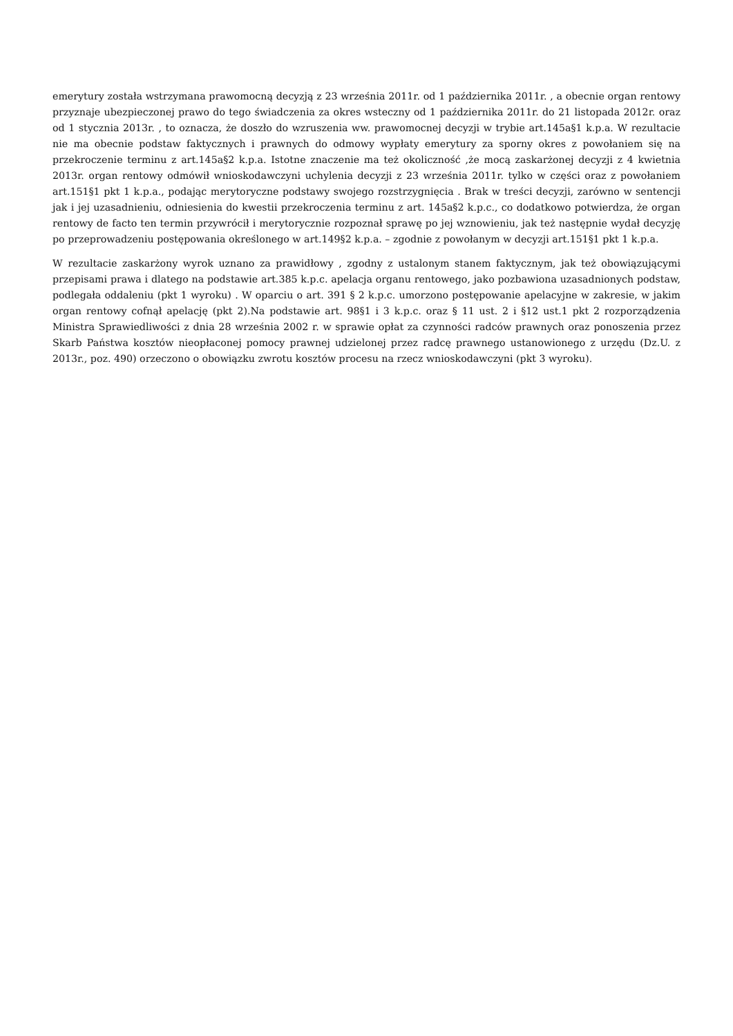emerytury została wstrzymana prawomocną decyzją z 23 września 2011r. od 1 października 2011r. , a obecnie organ rentowy przyznaje ubezpieczonej prawo do tego świadczenia za okres wsteczny od 1 października 2011r. do 21 listopada 2012r. oraz od 1 stycznia 2013r. , to oznacza, że doszło do wzruszenia ww. prawomocnej decyzji w trybie art.145a§1 k.p.a. W rezultacie nie ma obecnie podstaw faktycznych i prawnych do odmowy wypłaty emerytury za sporny okres z powołaniem się na przekroczenie terminu z art.145a§2 k.p.a. Istotne znaczenie ma też okoliczność ,że mocą zaskarżonej decyzji z 4 kwietnia 2013r. organ rentowy odmówił wnioskodawczyni uchylenia decyzji z 23 września 2011r. tylko w części oraz z powołaniem art.151§1 pkt 1 k.p.a., podając merytoryczne podstawy swojego rozstrzygnięcia . Brak w treści decyzji, zarówno w sentencji jak i jej uzasadnieniu, odniesienia do kwestii przekroczenia terminu z art. 145a§2 k.p.c., co dodatkowo potwierdza, że organ rentowy de facto ten termin przywrócił i merytorycznie rozpoznał sprawę po jej wznowieniu, jak też następnie wydał decyzję po przeprowadzeniu postępowania określonego w art.149§2 k.p.a. – zgodnie z powołanym w decyzji art.151§1 pkt 1 k.p.a.
W rezultacie zaskarżony wyrok uznano za prawidłowy , zgodny z ustalonym stanem faktycznym, jak też obowiązującymi przepisami prawa i dlatego na podstawie art.385 k.p.c. apelacja organu rentowego, jako pozbawiona uzasadnionych podstaw, podlegała oddaleniu (pkt 1 wyroku) . W oparciu o art. 391 § 2 k.p.c. umorzono postępowanie apelacyjne w zakresie, w jakim organ rentowy cofnął apelację (pkt 2).Na podstawie art. 98§1 i 3 k.p.c. oraz § 11 ust. 2 i §12 ust.1 pkt 2 rozporządzenia Ministra Sprawiedliwości z dnia 28 września 2002 r. w sprawie opłat za czynności radców prawnych oraz ponoszenia przez Skarb Państwa kosztów nieopłaconej pomocy prawnej udzielonej przez radcę prawnego ustanowionego z urzędu (Dz.U. z 2013r., poz. 490) orzeczono o obowiązku zwrotu kosztów procesu na rzecz wnioskodawczyni (pkt 3 wyroku).